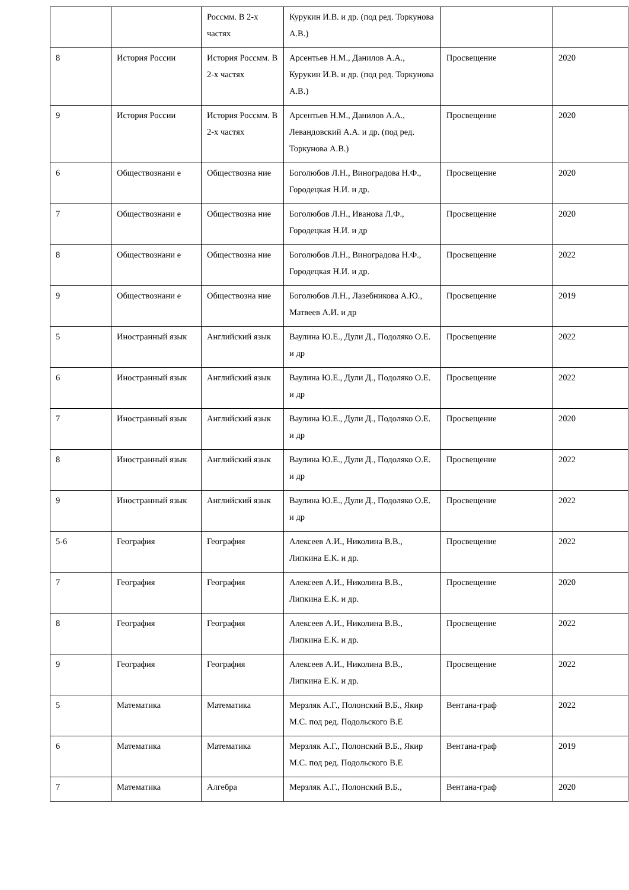| | | Россмм. В 2-х частях | Курукин И.В. и др. (под ред. Торкунова А.В.) | | |
| 8 | История России | История Россмм. В 2-х частях | Арсентьев Н.М., Данилов А.А., Курукин И.В. и др. (под ред. Торкунова А.В.) | Просвещение | 2020 |
| 9 | История России | История Россмм. В 2-х частях | Арсентьев Н.М., Данилов А.А., Левандовский А.А. и др. (под ред. Торкунова А.В.) | Просвещение | 2020 |
| 6 | Обществознани е | Обществозна ние | Боголюбов Л.Н., Виноградова Н.Ф., Городецкая Н.И. и др. | Просвещение | 2020 |
| 7 | Обществознани е | Обществозна ние | Боголюбов Л.Н., Иванова Л.Ф., Городецкая Н.И. и др | Просвещение | 2020 |
| 8 | Обществознани е | Обществозна ние | Боголюбов Л.Н., Виноградова Н.Ф., Городецкая Н.И. и др. | Просвещение | 2022 |
| 9 | Обществознани е | Обществозна ние | Боголюбов Л.Н., Лазебникова А.Ю., Матвеев А.И. и др | Просвещение | 2019 |
| 5 | Иностранный язык | Английский язык | Ваулина Ю.Е., Дули Д., Подоляко О.Е. и др | Просвещение | 2022 |
| 6 | Иностранный язык | Английский язык | Ваулина Ю.Е., Дули Д., Подоляко О.Е. и др | Просвещение | 2022 |
| 7 | Иностранный язык | Английский язык | Ваулина Ю.Е., Дули Д., Подоляко О.Е. и др | Просвещение | 2020 |
| 8 | Иностранный язык | Английский язык | Ваулина Ю.Е., Дули Д., Подоляко О.Е. и др | Просвещение | 2022 |
| 9 | Иностранный язык | Английский язык | Ваулина Ю.Е., Дули Д., Подоляко О.Е. и др | Просвещение | 2022 |
| 5-6 | География | География | Алексеев А.И., Николина В.В., Липкина Е.К. и др. | Просвещение | 2022 |
| 7 | География | География | Алексеев А.И., Николина В.В., Липкина Е.К. и др. | Просвещение | 2020 |
| 8 | География | География | Алексеев А.И., Николина В.В., Липкина Е.К. и др. | Просвещение | 2022 |
| 9 | География | География | Алексеев А.И., Николина В.В., Липкина Е.К. и др. | Просвещение | 2022 |
| 5 | Математика | Математика | Мерзляк А.Г., Полонский В.Б., Якир М.С. под ред. Подольского В.Е | Вентана-граф | 2022 |
| 6 | Математика | Математика | Мерзляк А.Г., Полонский В.Б., Якир М.С. под ред. Подольского В.Е | Вентана-граф | 2019 |
| 7 | Математика | Алгебра | Мерзляк А.Г., Полонский В.Б., | Вентана-граф | 2020 |